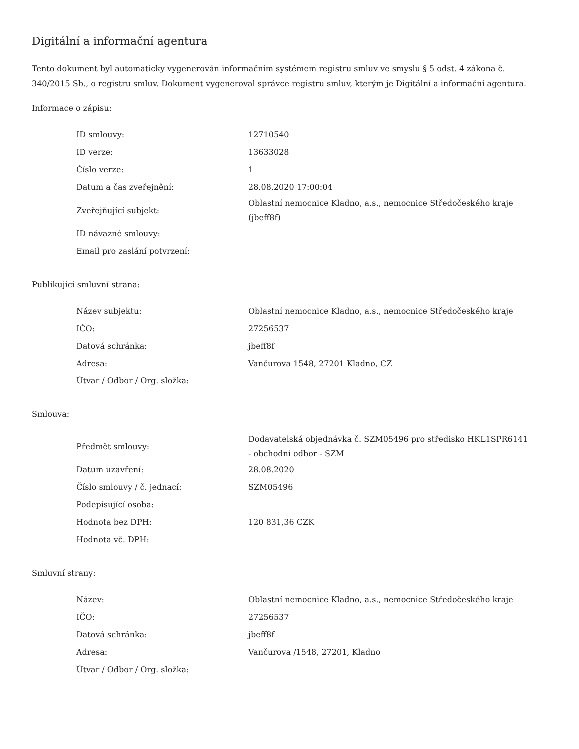Digitální a informační agentura
Tento dokument byl automaticky vygenerován informačním systémem registru smluv ve smyslu § 5 odst. 4 zákona č. 340/2015 Sb., o registru smluv. Dokument vygeneroval správce registru smluv, kterým je Digitální a informační agentura.
Informace o zápisu:
| ID smlouvy: | 12710540 |
| ID verze: | 13633028 |
| Číslo verze: | 1 |
| Datum a čas zveřejnění: | 28.08.2020 17:00:04 |
| Zveřejňující subjekt: | Oblastní nemocnice Kladno, a.s., nemocnice Středočeského kraje (jbeff8f) |
| ID návazné smlouvy: | |
| Email pro zaslání potvrzení: | |
Publikující smluvní strana:
| Název subjektu: | Oblastní nemocnice Kladno, a.s., nemocnice Středočeského kraje |
| IČO: | 27256537 |
| Datová schránka: | jbeff8f |
| Adresa: | Vančurova 1548, 27201 Kladno, CZ |
| Útvar / Odbor / Org. složka: | |
Smlouva:
| Předmět smlouvy: | Dodavatelská objednávka č. SZM05496 pro středisko HKL1SPR6141 - obchodní odbor - SZM |
| Datum uzavření: | 28.08.2020 |
| Číslo smlouvy / č. jednací: | SZM05496 |
| Podepisující osoba: | |
| Hodnota bez DPH: | 120 831,36 CZK |
| Hodnota vč. DPH: | |
Smluvní strany:
| Název: | Oblastní nemocnice Kladno, a.s., nemocnice Středočeského kraje |
| IČO: | 27256537 |
| Datová schránka: | jbeff8f |
| Adresa: | Vančurova /1548, 27201, Kladno |
| Útvar / Odbor / Org. složka: | |